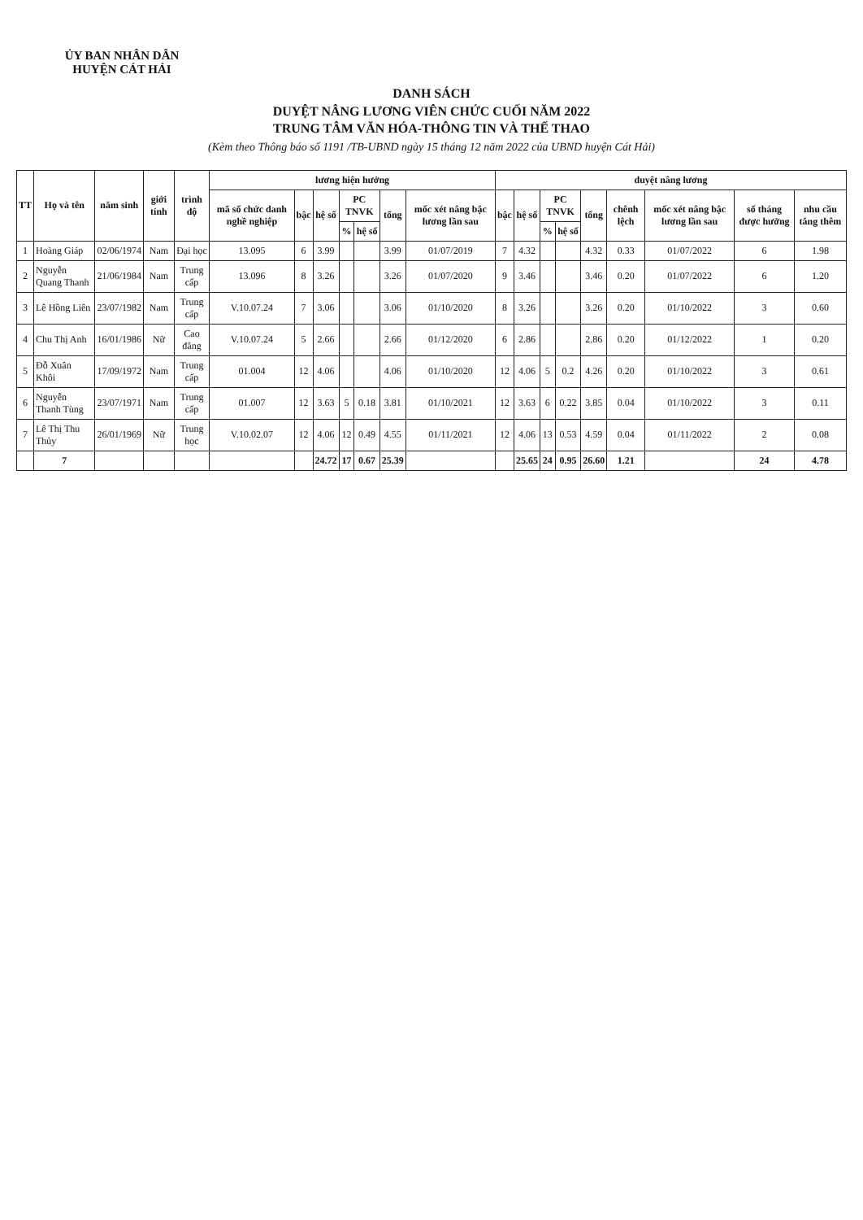ỦY BAN NHÂN DÂN
HUYỆN CÁT HẢI
DANH SÁCH
DUYỆT NÂNG LƯƠNG VIÊN CHỨC CUỐI NĂM 2022
TRUNG TÂM VĂN HÓA-THÔNG TIN VÀ THỂ THAO
(Kèm theo Thông báo số 1191 /TB-UBND ngày 15 tháng 12 năm 2022 của UBND huyện Cát Hải)
| TT | Họ và tên | năm sinh | giới tính | trình độ | lương hiện hưởng | | | | | | | duyệt nâng lương | | | | | | | | |
| --- | --- | --- | --- | --- | --- | --- | --- | --- | --- | --- | --- | --- | --- | --- | --- | --- | --- | --- | --- | --- |
| | | | | | mã số chức danh nghề nghiệp | bậc | hệ số | PC TNVK | | tổng | mốc xét nâng bậc lương lần sau | bậc | hệ số | PC TNVK | | tổng | chênh lệch | mốc xét nâng bậc lương lần sau | số tháng được hưởng | nhu cầu tăng thêm |
| | | | | | | | | % | hệ số | | | | | % | hệ số | | | | | |
| 1 | Hoàng Giáp | 02/06/1974 | Nam | Đại học | 13.095 | 6 | 3.99 | | | 3.99 | 01/07/2019 | 7 | 4.32 | | | 4.32 | 0.33 | 01/07/2022 | 6 | 1.98 |
| 2 | Nguyễn Quang Thanh | 21/06/1984 | Nam | Trung cấp | 13.096 | 8 | 3.26 | | | 3.26 | 01/07/2020 | 9 | 3.46 | | | 3.46 | 0.20 | 01/07/2022 | 6 | 1.20 |
| 3 | Lê Hồng Liên | 23/07/1982 | Nam | Trung cấp | V.10.07.24 | 7 | 3.06 | | | 3.06 | 01/10/2020 | 8 | 3.26 | | | 3.26 | 0.20 | 01/10/2022 | 3 | 0.60 |
| 4 | Chu Thị Anh | 16/01/1986 | Nữ | Cao đẳng | V.10.07.24 | 5 | 2.66 | | | 2.66 | 01/12/2020 | 6 | 2.86 | | | 2.86 | 0.20 | 01/12/2022 | 1 | 0.20 |
| 5 | Đỗ Xuân Khôi | 17/09/1972 | Nam | Trung cấp | 01.004 | 12 | 4.06 | | | 4.06 | 01/10/2020 | 12 | 4.06 | 5 | 0.2 | 4.26 | 0.20 | 01/10/2022 | 3 | 0.61 |
| 6 | Nguyễn Thanh Tùng | 23/07/1971 | Nam | Trung cấp | 01.007 | 12 | 3.63 | 5 | 0.18 | 3.81 | 01/10/2021 | 12 | 3.63 | 6 | 0.22 | 3.85 | 0.04 | 01/10/2022 | 3 | 0.11 |
| 7 | Lê Thị Thu Thủy | 26/01/1969 | Nữ | Trung học | V.10.02.07 | 12 | 4.06 | 12 | 0.49 | 4.55 | 01/11/2021 | 12 | 4.06 | 13 | 0.53 | 4.59 | 0.04 | 01/11/2022 | 2 | 0.08 |
| | 7 | | | | | | 24.72 | 17 | 0.67 | 25.39 | | | 25.65 | 24 | 0.95 | 26.60 | 1.21 | | 24 | 4.78 |